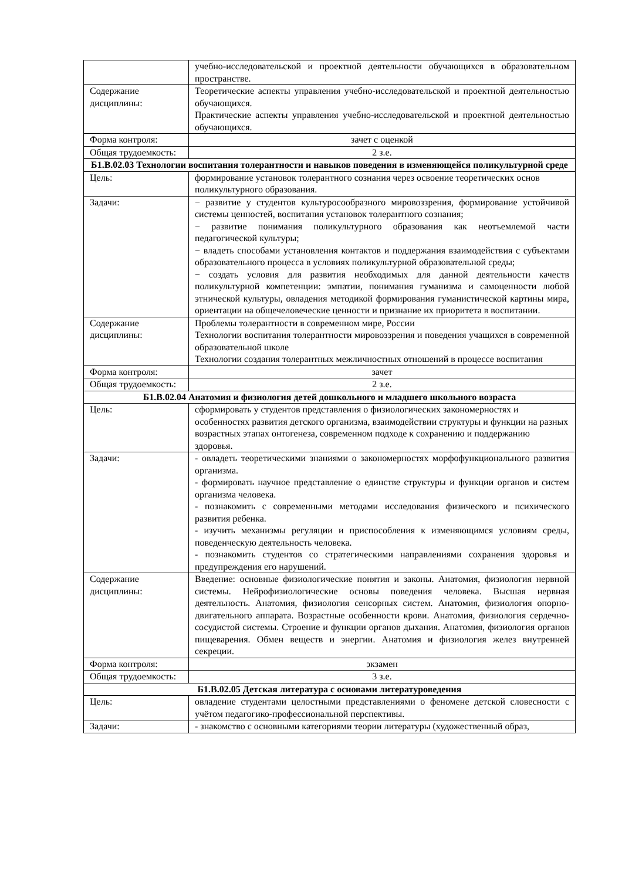| | учебно-исследовательской и проектной деятельности обучающихся в образовательном пространстве. |
| Содержание дисциплины: | Теоретические аспекты управления учебно-исследовательской и проектной деятельностью обучающихся. Практические аспекты управления учебно-исследовательской и проектной деятельностью обучающихся. |
| Форма контроля: | зачет с оценкой |
| Общая трудоемкость: | 2 з.е. |
| Б1.В.02.03 Технологии воспитания толерантности и навыков поведения в изменяющейся поликультурной среде | |
| Цель: | формирование установок толерантного сознания через освоение теоретических основ поликультурного образования. |
| Задачи: | − развитие у студентов культуросообразного мировоззрения, формирование устойчивой системы ценностей, воспитания установок толерантного сознания; − развитие понимания поликультурного образования как неотъемлемой части педагогической культуры; − владеть способами установления контактов и поддержания взаимодействия с субъектами образовательного процесса в условиях поликультурной образовательной среды; − создать условия для развития необходимых для данной деятельности качеств поликультурной компетенции: эмпатии, понимания гуманизма и самоценности любой этнической культуры, овладения методикой формирования гуманистической картины мира, ориентации на общечеловеческие ценности и признание их приоритета в воспитании. |
| Содержание дисциплины: | Проблемы толерантности в современном мире, России Технологии воспитания толерантности мировоззрения и поведения учащихся в современной образовательной школе Технологии создания толерантных межличностных отношений в процессе воспитания |
| Форма контроля: | зачет |
| Общая трудоемкость: | 2 з.е. |
| Б1.В.02.04 Анатомия и физиология детей дошкольного и младшего школьного возраста | |
| Цель: | сформировать у студентов представления о физиологических закономерностях и особенностях развития детского организма, взаимодействии структуры и функции на разных возрастных этапах онтогенеза, современном подходе к сохранению и поддержанию здоровья. |
| Задачи: | - овладеть теоретическими знаниями о закономерностях морфофункционального развития организма. - формировать научное представление о единстве структуры и функции органов и систем организма человека. - познакомить с современными методами исследования физического и психического развития ребенка. - изучить механизмы регуляции и приспособления к изменяющимся условиям среды, поведенческую деятельность человека. - познакомить студентов со стратегическими направлениями сохранения здоровья и предупреждения его нарушений. |
| Содержание дисциплины: | Введение: основные физиологические понятия и законы. Анатомия, физиология нервной системы. Нейрофизиологические основы поведения человека. Высшая нервная деятельность. Анатомия, физиология сенсорных систем. Анатомия, физиология опорно-двигательного аппарата. Возрастные особенности крови. Анатомия, физиология сердечно-сосудистой системы. Строение и функции органов дыхания. Анатомия, физиология органов пищеварения. Обмен веществ и энергии. Анатомия и физиология желез внутренней секреции. |
| Форма контроля: | экзамен |
| Общая трудоемкость: | 3 з.е. |
| Б1.В.02.05 Детская литература с основами литературоведения | |
| Цель: | овладение студентами целостными представлениями о феномене детской словесности с учётом педагогико-профессиональной перспективы. |
| Задачи: | - знакомство с основными категориями теории литературы (художественный образ, |